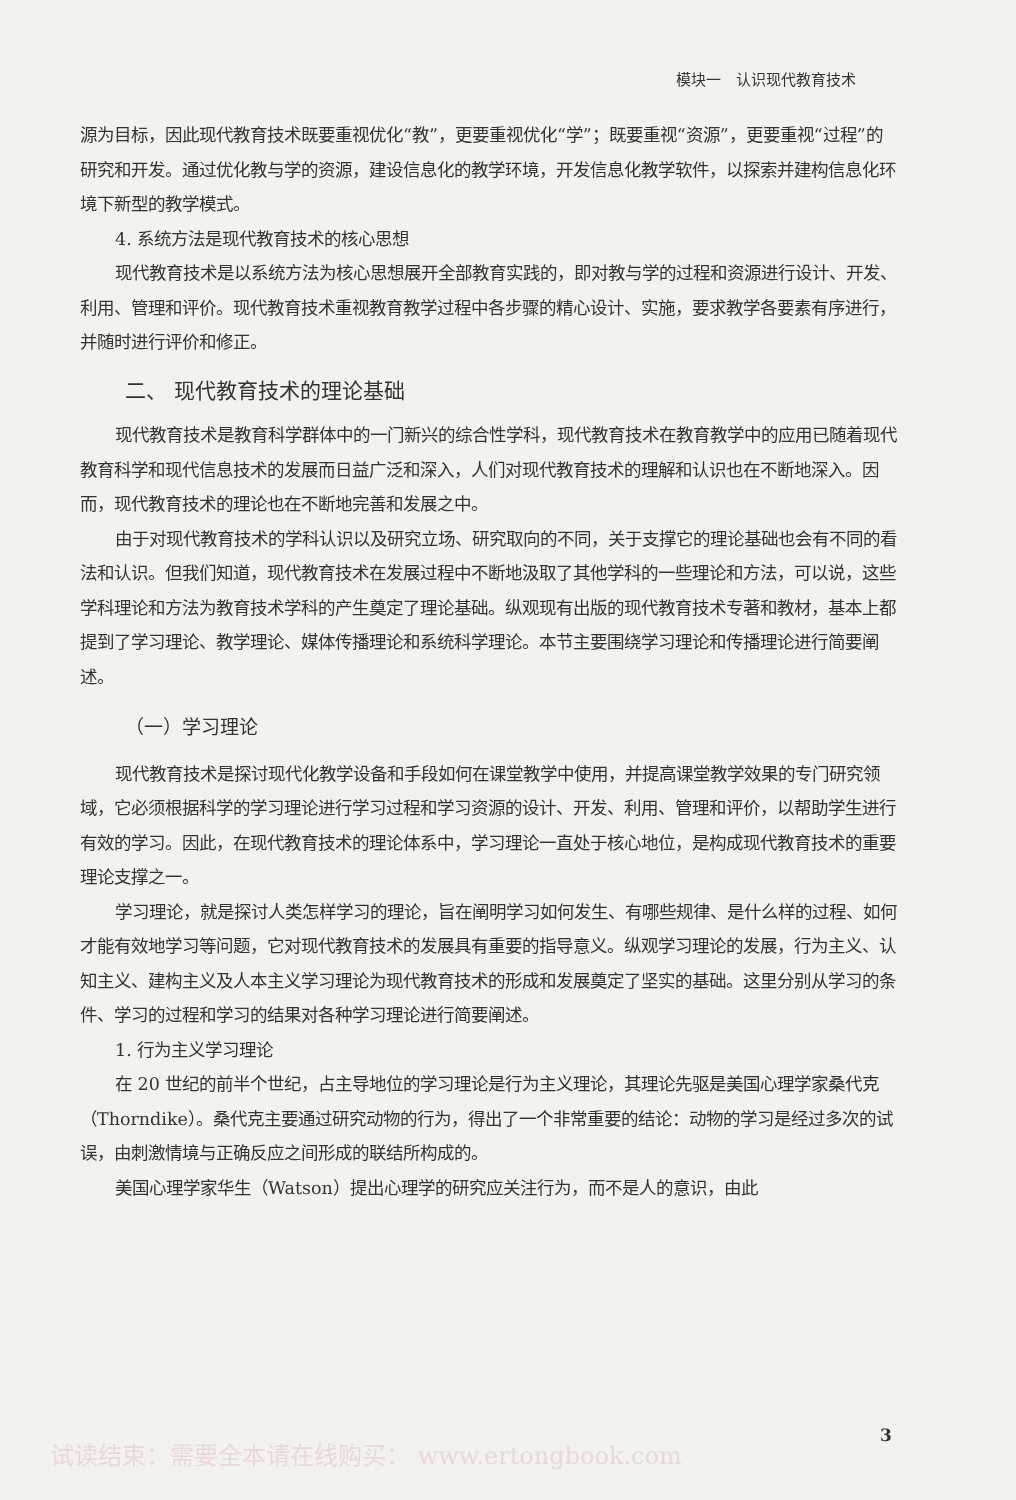模块一　认识现代教育技术
源为目标，因此现代教育技术既要重视优化“教”，更要重视优化“学”；既要重视“资源”，更要重视“过程”的研究和开发。通过优化教与学的资源，建设信息化的教学环境，开发信息化教学软件，以探索并建构信息化环境下新型的教学模式。
4. 系统方法是现代教育技术的核心思想
现代教育技术是以系统方法为核心思想展开全部教育实践的，即对教与学的过程和资源进行设计、开发、利用、管理和评价。现代教育技术重视教育教学过程中各步骤的精心设计、实施，要求教学各要素有序进行，并随时进行评价和修正。
二、 现代教育技术的理论基础
现代教育技术是教育科学群体中的一门新兴的综合性学科，现代教育技术在教育教学中的应用已随着现代教育科学和现代信息技术的发展而日益广泛和深入，人们对现代教育技术的理解和认识也在不断地深入。因而，现代教育技术的理论也在不断地完善和发展之中。
由于对现代教育技术的学科认识以及研究立场、研究取向的不同，关于支撑它的理论基础也会有不同的看法和认识。但我们知道，现代教育技术在发展过程中不断地汲取了其他学科的一些理论和方法，可以说，这些学科理论和方法为教育技术学科的产生奠定了理论基础。纵观现有出版的现代教育技术专著和教材，基本上都提到了学习理论、教学理论、媒体传播理论和系统科学理论。本节主要围绕学习理论和传播理论进行简要阐述。
（一）学习理论
现代教育技术是探讨现代化教学设备和手段如何在课堂教学中使用，并提高课堂教学效果的专门研究领域，它必须根据科学的学习理论进行学习过程和学习资源的设计、开发、利用、管理和评价，以帮助学生进行有效的学习。因此，在现代教育技术的理论体系中，学习理论一直处于核心地位，是构成现代教育技术的重要理论支撑之一。
学习理论，就是探讨人类怎样学习的理论，旨在阐明学习如何发生、有哪些规律、是什么样的过程、如何才能有效地学习等问题，它对现代教育技术的发展具有重要的指导意义。纵观学习理论的发展，行为主义、认知主义、建构主义及人本主义学习理论为现代教育技术的形成和发展奠定了坚实的基础。这里分别从学习的条件、学习的过程和学习的结果对各种学习理论进行简要阐述。
1. 行为主义学习理论
在 20 世纪的前半个世纪，占主导地位的学习理论是行为主义理论，其理论先驱是美国心理学家桑代克（Thorndike）。桑代克主要通过研究动物的行为，得出了一个非常重要的结论：动物的学习是经过多次的试误，由刺激情境与正确反应之间形成的联结所构成的。
美国心理学家华生（Watson）提出心理学的研究应关注行为，而不是人的意识，由此
试读结束：需要全本请在线购买： www.ertongbook.com
3